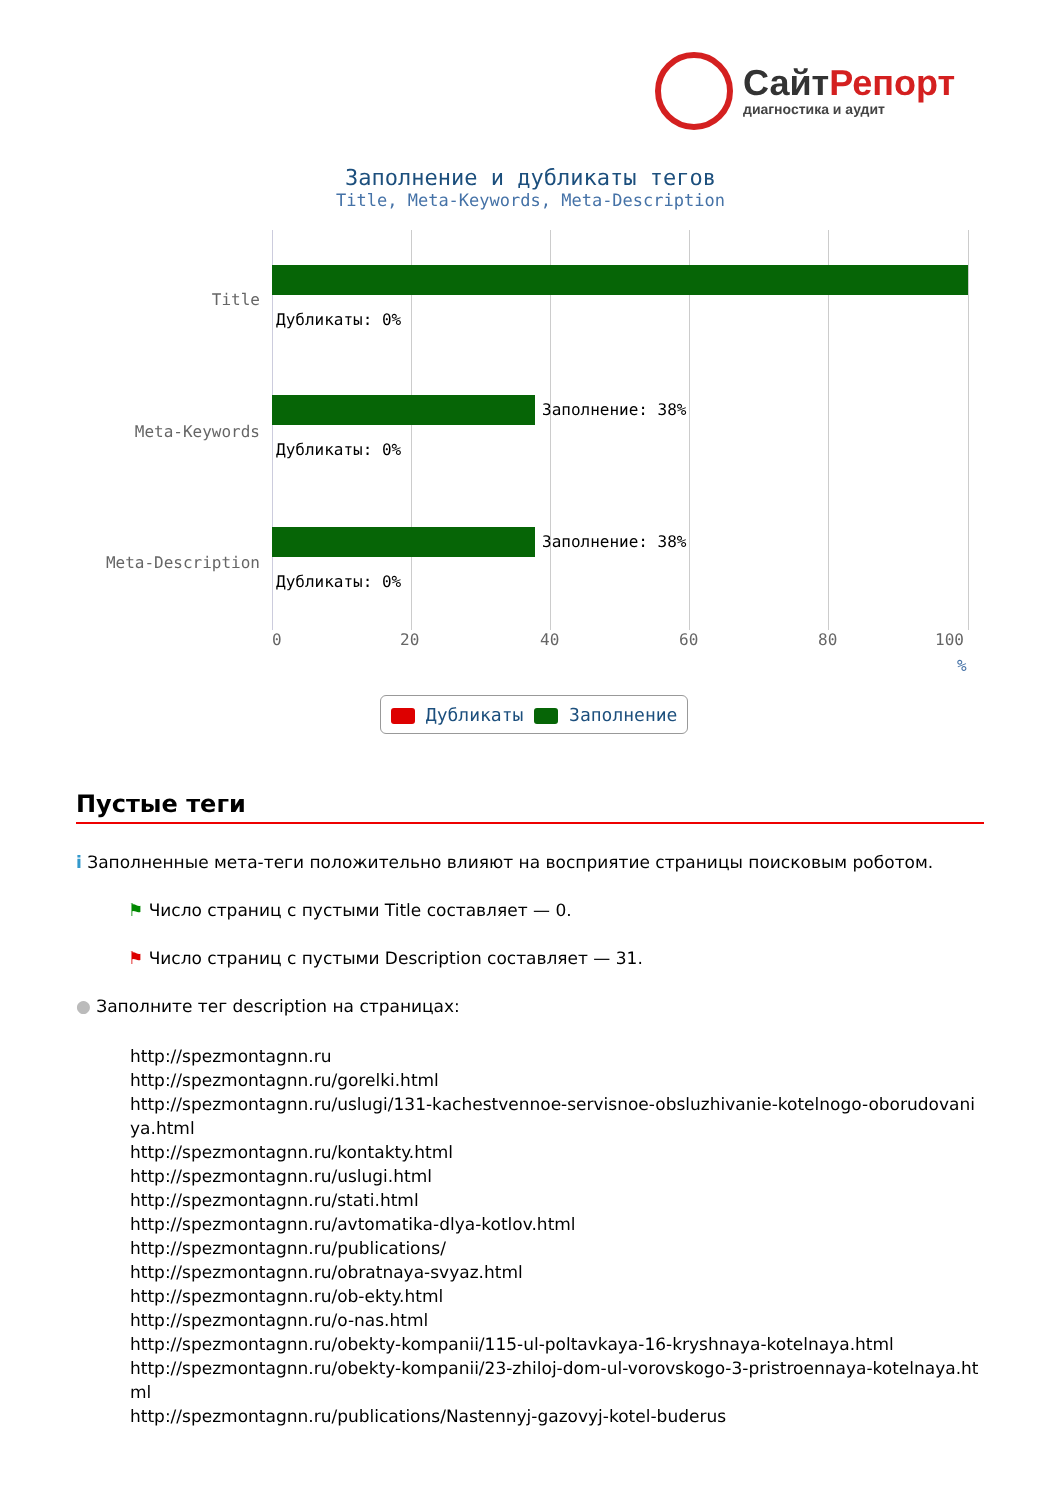СайтРепорт
диагностика и аудит
Заполнение и дубликаты тегов
Title, Meta-Keywords, Meta-Description
Title
Дубликаты: 0%
Meta-Keywords
Заполнение: 38%
Дубликаты: 0%
Meta-Description
Заполнение: 38%
Дубликаты: 0%
0 20 40 60 80 100
%
Дубликаты Заполнение
Пустые теги
i Заполненные мета-теги положительно влияют на восприятие страницы поисковым роботом.
⚑ Число страниц с пустыми Title составляет — 0.
⚑ Число страниц с пустыми Description составляет — 31.
● Заполните тег description на страницах:
http://spezmontagnn.ru
http://spezmontagnn.ru/gorelki.html
http://spezmontagnn.ru/uslugi/131-kachestvennoe-servisnoe-obsluzhivanie-kotelnogo-oborudovaniya.html
http://spezmontagnn.ru/kontakty.html
http://spezmontagnn.ru/uslugi.html
http://spezmontagnn.ru/stati.html
http://spezmontagnn.ru/avtomatika-dlya-kotlov.html
http://spezmontagnn.ru/publications/
http://spezmontagnn.ru/obratnaya-svyaz.html
http://spezmontagnn.ru/ob-ekty.html
http://spezmontagnn.ru/o-nas.html
http://spezmontagnn.ru/obekty-kompanii/115-ul-poltavkaya-16-kryshnaya-kotelnaya.html
http://spezmontagnn.ru/obekty-kompanii/23-zhiloj-dom-ul-vorovskogo-3-pristroennaya-kotelnaya.html
http://spezmontagnn.ru/publications/Nastennyj-gazovyj-kotel-buderus